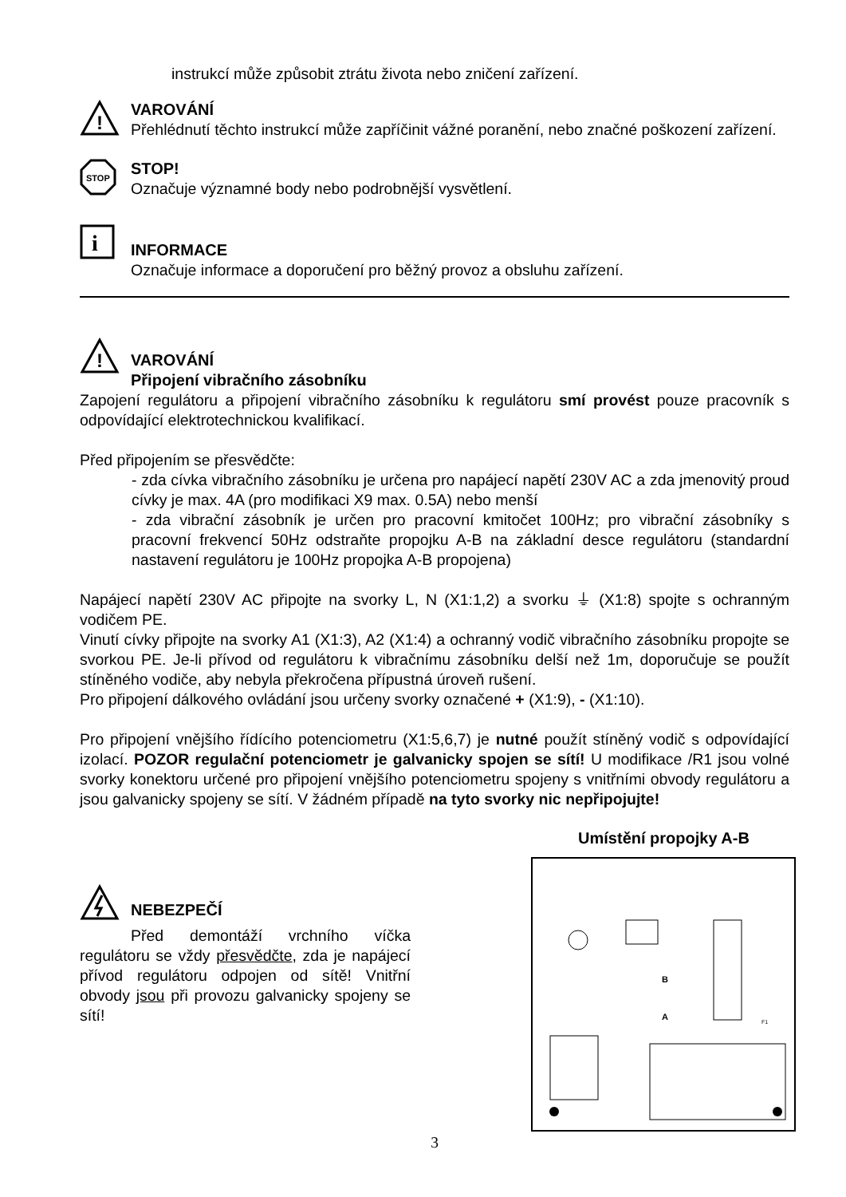instrukcí může způsobit ztrátu života nebo zničení zařízení.
!
VAROVÁNÍ
Přehlédnutí těchto instrukcí může zapříčinit vážné poranění, nebo značné poškození zařízení.
STOP
STOP!
Označuje významné body nebo podrobnější vysvětlení.
i
INFORMACE
Označuje informace a doporučení pro běžný provoz a obsluhu zařízení.
!
VAROVÁNÍ
Připojení vibračního zásobníku
Zapojení regulátoru a připojení vibračního zásobníku k regulátoru smí provést pouze pracovník s odpovídající elektrotechnickou kvalifikací.
Před připojením se přesvědčte:
- zda cívka vibračního zásobníku je určena pro napájecí napětí 230V AC a zda jmenovitý proud cívky je max. 4A (pro modifikaci X9 max. 0.5A) nebo menší
- zda vibrační zásobník je určen pro pracovní kmitočet 100Hz; pro vibrační zásobníky s pracovní frekvencí 50Hz odstraňte propojku A-B na základní desce regulátoru (standardní nastavení regulátoru je 100Hz propojka A-B propojena)
Napájecí napětí 230V AC připojte na svorky L, N (X1:1,2) a svorku ⏚ (X1:8) spojte s ochranným vodičem PE.
Vinutí cívky připojte na svorky A1 (X1:3), A2 (X1:4) a ochranný vodič vibračního zásobníku propojte se svorkou PE. Je-li přívod od regulátoru k vibračnímu zásobníku delší než 1m, doporučuje se použít stíněného vodiče, aby nebyla překročena přípustná úroveň rušení.
Pro připojení dálkového ovládání jsou určeny svorky označené + (X1:9), - (X1:10).
Pro připojení vnějšího řídícího potenciometru (X1:5,6,7) je nutné použít stíněný vodič s odpovídající izolací. POZOR regulační potenciometr je galvanicky spojen se sítí! U modifikace /R1 jsou volné svorky konektoru určené pro připojení vnějšího potenciometru spojeny s vnitřními obvody regulátoru a jsou galvanicky spojeny se sítí. V žádném případě na tyto svorky nic nepřipojujte!
NEBEZPEČÍ
Před demontáží vrchního víčka regulátoru se vždy přesvědčte, zda je napájecí přívod regulátoru odpojen od sítě! Vnitřní obvody jsou při provozu galvanicky spojeny se sítí!
Umístění propojky A-B
A
B
F1
3